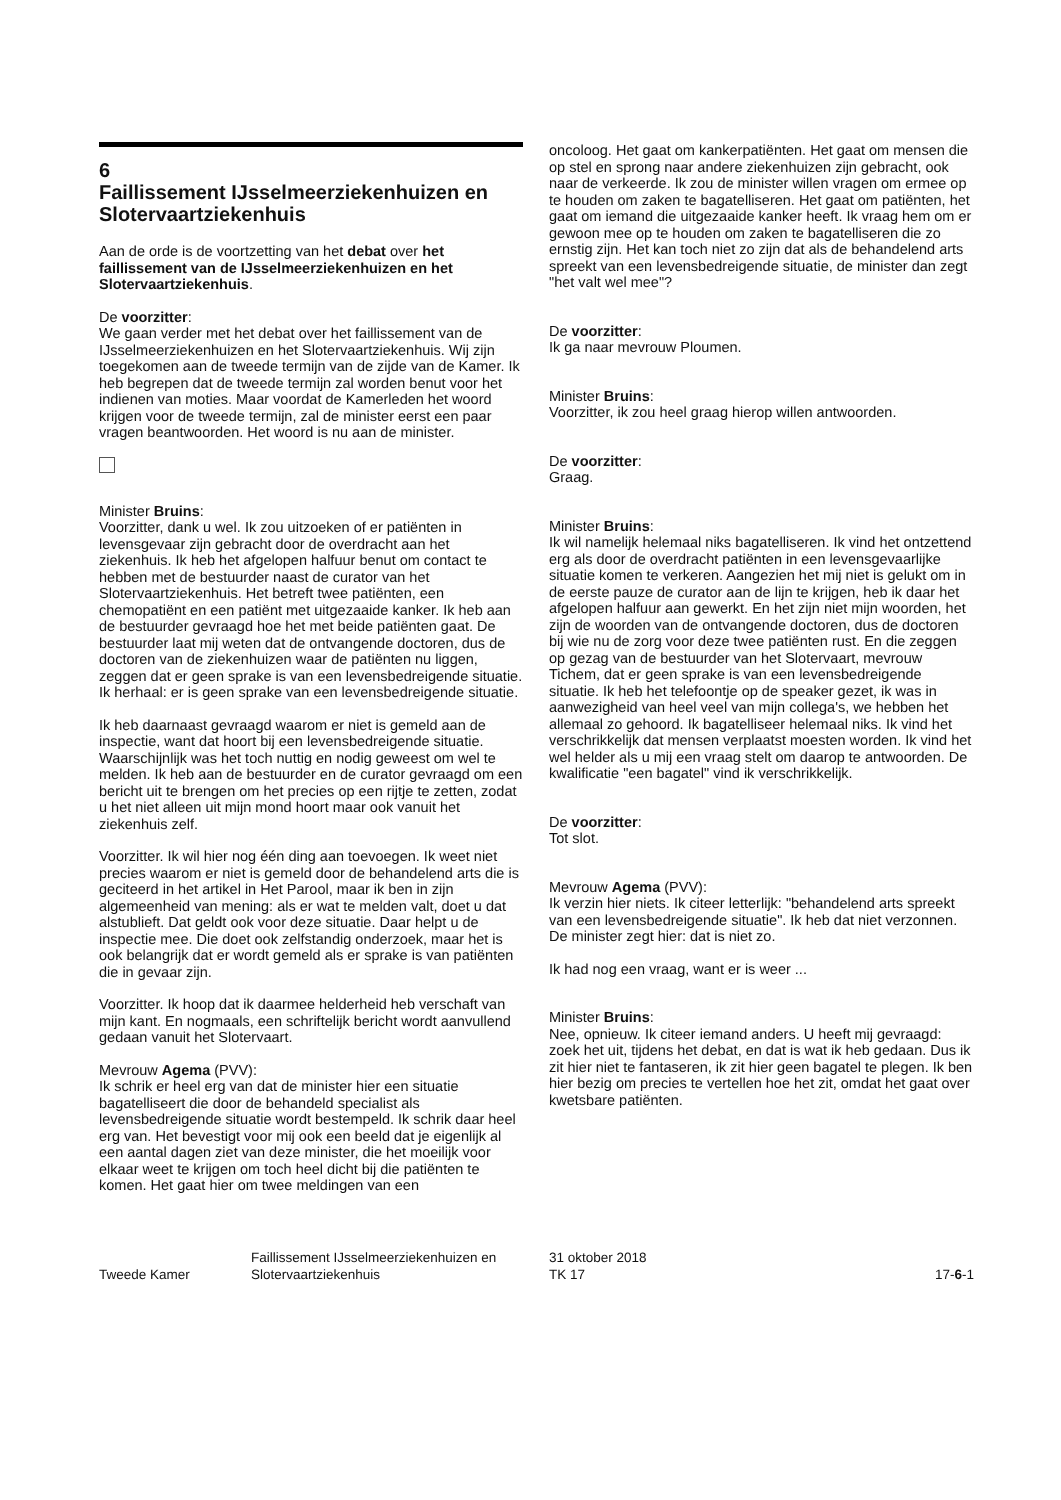6
Faillissement IJsselmeerziekenhuizen en Slotervaartziekenhuis
Aan de orde is de voortzetting van het debat over het faillissement van de IJsselmeerziekenhuizen en het Slotervaartziekenhuis.
De voorzitter:
We gaan verder met het debat over het faillissement van de IJsselmeerziekenhuizen en het Slotervaartziekenhuis. Wij zijn toegekomen aan de tweede termijn van de zijde van de Kamer. Ik heb begrepen dat de tweede termijn zal worden benut voor het indienen van moties. Maar voordat de Kamerleden het woord krijgen voor de tweede termijn, zal de minister eerst een paar vragen beantwoorden. Het woord is nu aan de minister.
Minister Bruins:
Voorzitter, dank u wel. Ik zou uitzoeken of er patiënten in levensgevaar zijn gebracht door de overdracht aan het ziekenhuis. Ik heb het afgelopen halfuur benut om contact te hebben met de bestuurder naast de curator van het Slotervaartziekenhuis. Het betreft twee patiënten, een chemopatiënt en een patiënt met uitgezaaide kanker. Ik heb aan de bestuurder gevraagd hoe het met beide patiënten gaat. De bestuurder laat mij weten dat de ontvangende doctoren, dus de doctoren van de ziekenhuizen waar de patiënten nu liggen, zeggen dat er geen sprake is van een levensbedreigende situatie. Ik herhaal: er is geen sprake van een levensbedreigende situatie.
Ik heb daarnaast gevraagd waarom er niet is gemeld aan de inspectie, want dat hoort bij een levensbedreigende situatie. Waarschijnlijk was het toch nuttig en nodig geweest om wel te melden. Ik heb aan de bestuurder en de curator gevraagd om een bericht uit te brengen om het precies op een rijtje te zetten, zodat u het niet alleen uit mijn mond hoort maar ook vanuit het ziekenhuis zelf.
Voorzitter. Ik wil hier nog één ding aan toevoegen. Ik weet niet precies waarom er niet is gemeld door de behandelend arts die is geciteerd in het artikel in Het Parool, maar ik ben in zijn algemeenheid van mening: als er wat te melden valt, doet u dat alstublieft. Dat geldt ook voor deze situatie. Daar helpt u de inspectie mee. Die doet ook zelfstandig onderzoek, maar het is ook belangrijk dat er wordt gemeld als er sprake is van patiënten die in gevaar zijn.
Voorzitter. Ik hoop dat ik daarmee helderheid heb verschaft van mijn kant. En nogmaals, een schriftelijk bericht wordt aanvullend gedaan vanuit het Slotervaart.
Mevrouw Agema (PVV):
Ik schrik er heel erg van dat de minister hier een situatie bagatelliseert die door de behandeld specialist als levensbedreigende situatie wordt bestempeld. Ik schrik daar heel erg van. Het bevestigt voor mij ook een beeld dat je eigenlijk al een aantal dagen ziet van deze minister, die het moeilijk voor elkaar weet te krijgen om toch heel dicht bij die patiënten te komen. Het gaat hier om twee meldingen van een
oncoloog. Het gaat om kankerpatiënten. Het gaat om mensen die op stel en sprong naar andere ziekenhuizen zijn gebracht, ook naar de verkeerde. Ik zou de minister willen vragen om ermee op te houden om zaken te bagatelliseren. Het gaat om patiënten, het gaat om iemand die uitgezaaide kanker heeft. Ik vraag hem om er gewoon mee op te houden om zaken te bagatelliseren die zo ernstig zijn. Het kan toch niet zo zijn dat als de behandelend arts spreekt van een levensbedreigende situatie, de minister dan zegt "het valt wel mee"?
De voorzitter:
Ik ga naar mevrouw Ploumen.
Minister Bruins:
Voorzitter, ik zou heel graag hierop willen antwoorden.
De voorzitter:
Graag.
Minister Bruins:
Ik wil namelijk helemaal niks bagatelliseren. Ik vind het ontzettend erg als door de overdracht patiënten in een levensgevaarlijke situatie komen te verkeren. Aangezien het mij niet is gelukt om in de eerste pauze de curator aan de lijn te krijgen, heb ik daar het afgelopen halfuur aan gewerkt. En het zijn niet mijn woorden, het zijn de woorden van de ontvangende doctoren, dus de doctoren bij wie nu de zorg voor deze twee patiënten rust. En die zeggen op gezag van de bestuurder van het Slotervaart, mevrouw Tichem, dat er geen sprake is van een levensbedreigende situatie. Ik heb het telefoontje op de speaker gezet, ik was in aanwezigheid van heel veel van mijn collega's, we hebben het allemaal zo gehoord. Ik bagatelliseer helemaal niks. Ik vind het verschrikkelijk dat mensen verplaatst moesten worden. Ik vind het wel helder als u mij een vraag stelt om daarop te antwoorden. De kwalificatie "een bagatel" vind ik verschrikkelijk.
De voorzitter:
Tot slot.
Mevrouw Agema (PVV):
Ik verzin hier niets. Ik citeer letterlijk: "behandelend arts spreekt van een levensbedreigende situatie". Ik heb dat niet verzonnen. De minister zegt hier: dat is niet zo.
Ik had nog een vraag, want er is weer ...
Minister Bruins:
Nee, opnieuw. Ik citeer iemand anders. U heeft mij gevraagd: zoek het uit, tijdens het debat, en dat is wat ik heb gedaan. Dus ik zit hier niet te fantaseren, ik zit hier geen bagatel te plegen. Ik ben hier bezig om precies te vertellen hoe het zit, omdat het gaat over kwetsbare patiënten.
Tweede Kamer
Faillissement IJsselmeerziekenhuizen en Slotervaartziekenhuis
31 oktober 2018
TK 17
17-6-1